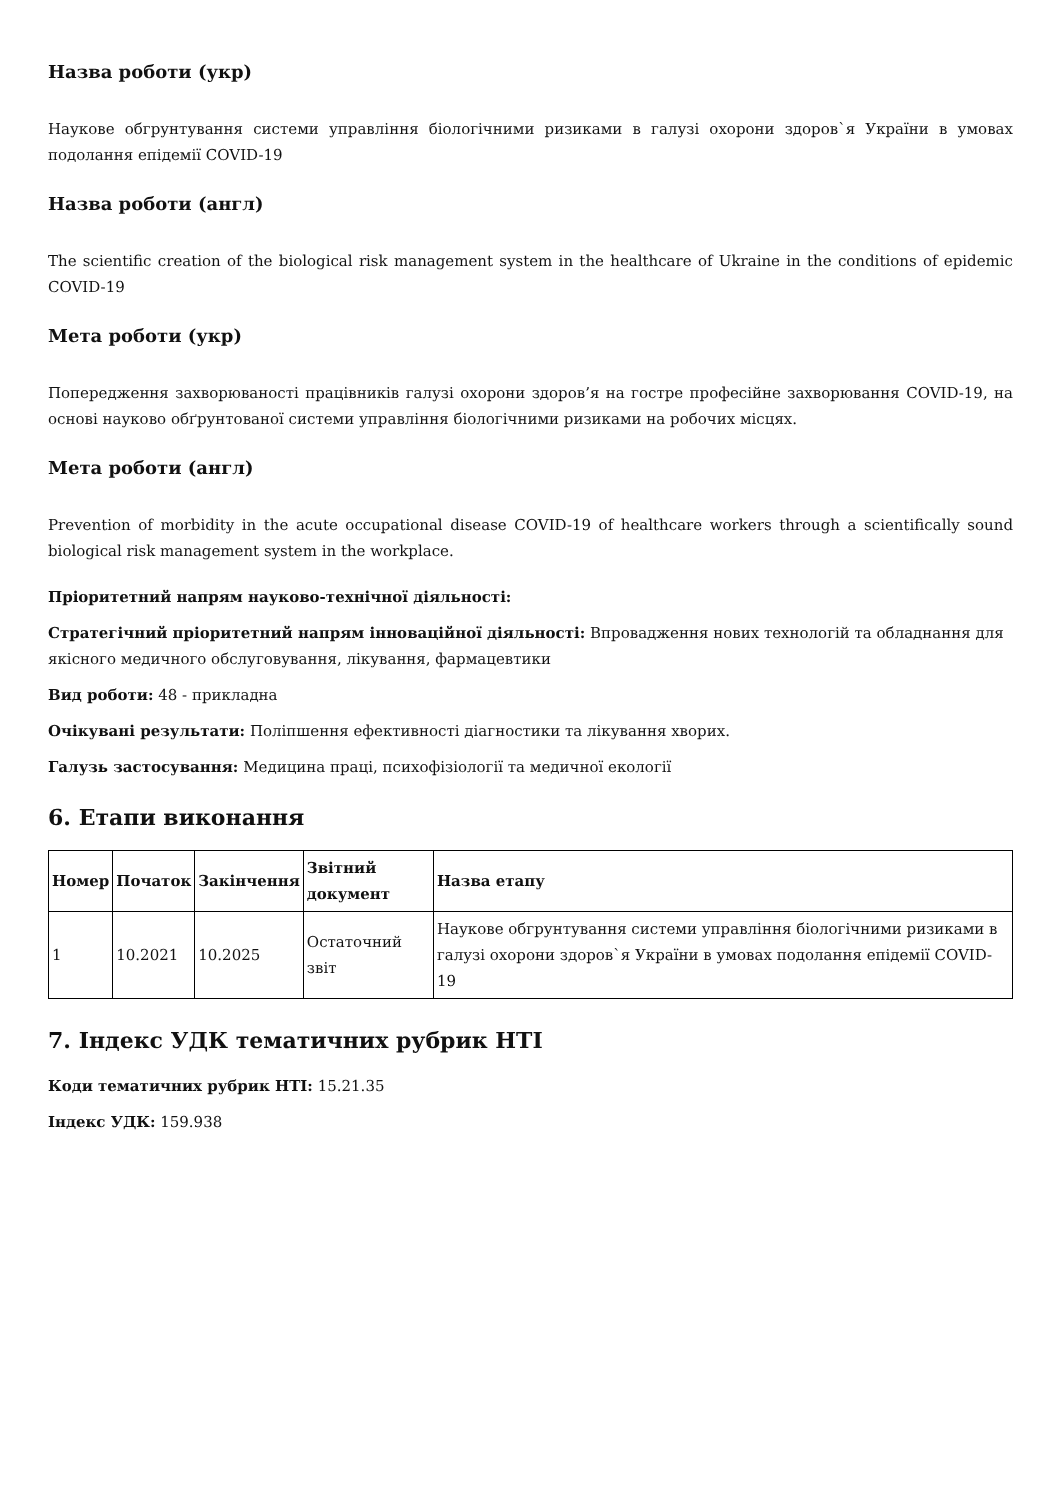Назва роботи (укр)
Наукове обгрунтування системи управління біологічними ризиками в галузі охорони здоров`я України в умовах подолання епідемії COVID-19
Назва роботи (англ)
The scientific creation of the biological risk management system in the healthcare of Ukraine in the conditions of epidemic COVID-19
Мета роботи (укр)
Попередження захворюваності працівників галузі охорони здоров’я на гостре професійне захворювання COVID-19, на основі науково обґрунтованої системи управління біологічними ризиками на робочих місцях.
Мета роботи (англ)
Prevention of morbidity in the acute occupational disease COVID-19 of healthcare workers through a scientifically sound biological risk management system in the workplace.
Пріоритетний напрям науково-технічної діяльності:
Стратегічний пріоритетний напрям інноваційної діяльності: Впровадження нових технологій та обладнання для якісного медичного обслуговування, лікування, фармацевтики
Вид роботи: 48 - прикладна
Очікувані результати: Поліпшення ефективності діагностики та лікування хворих.
Галузь застосування: Медицина праці, психофізіології та медичної екології
6. Етапи виконання
| Номер | Початок | Закінчення | Звітний документ | Назва етапу |
| --- | --- | --- | --- | --- |
| 1 | 10.2021 | 10.2025 | Остаточний звіт | Наукове обгрунтування системи управління біологічними ризиками в галузі охорони здоров`я України в умовах подолання епідемії COVID-19 |
7. Індекс УДК тематичних рубрик НТІ
Коди тематичних рубрик НТІ: 15.21.35
Індекс УДК: 159.938